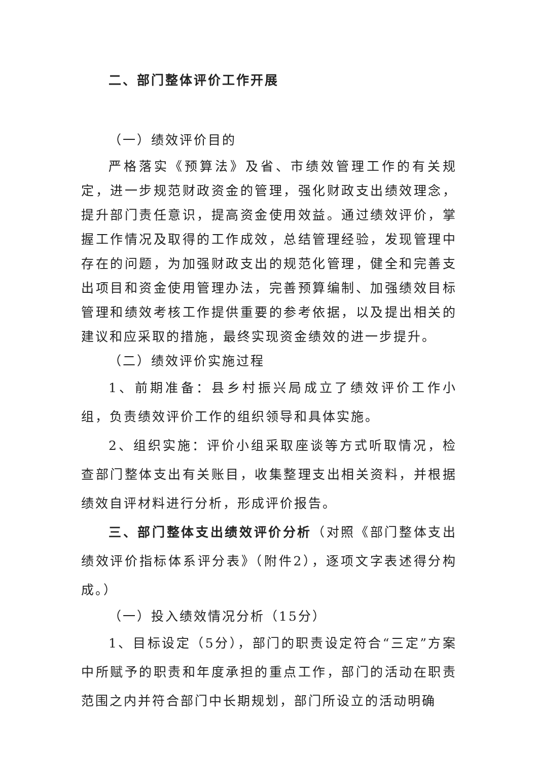二、部门整体评价工作开展
（一）绩效评价目的
严格落实《预算法》及省、市绩效管理工作的有关规定，进一步规范财政资金的管理，强化财政支出绩效理念，提升部门责任意识，提高资金使用效益。通过绩效评价，掌握工作情况及取得的工作成效，总结管理经验，发现管理中存在的问题，为加强财政支出的规范化管理，健全和完善支出项目和资金使用管理办法，完善预算编制、加强绩效目标管理和绩效考核工作提供重要的参考依据，以及提出相关的建议和应采取的措施，最终实现资金绩效的进一步提升。
（二）绩效评价实施过程
1、前期准备：县乡村振兴局成立了绩效评价工作小组，负责绩效评价工作的组织领导和具体实施。
2、组织实施：评价小组采取座谈等方式听取情况，检查部门整体支出有关账目，收集整理支出相关资料，并根据绩效自评材料进行分析，形成评价报告。
三、部门整体支出绩效评价分析（对照《部门整体支出绩效评价指标体系评分表》（附件2），逐项文字表述得分构成。）
（一）投入绩效情况分析（15分）
1、目标设定（5分），部门的职责设定符合“三定”方案中所赋予的职责和年度承担的重点工作，部门的活动在职责范围之内并符合部门中长期规划，部门所设立的活动明确